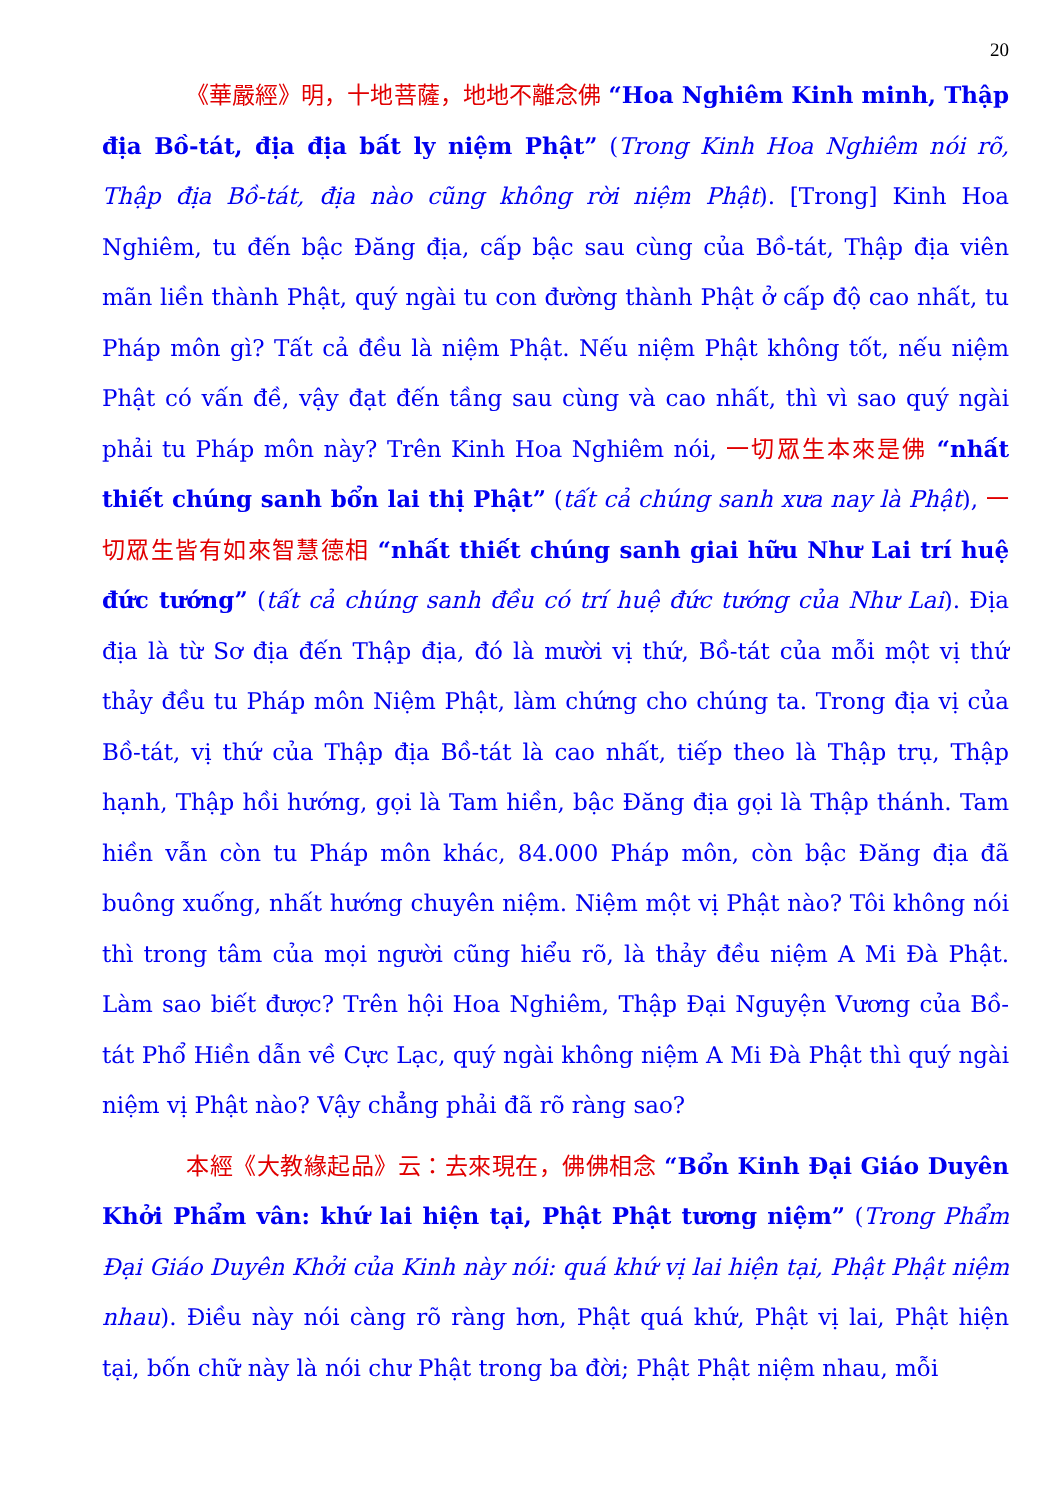20
《華嚴經》明，十地菩薩，地地不離念佛 “Hoa Nghiêm Kinh minh, Thập địa Bồ-tát, địa địa bất ly niệm Phật” (Trong Kinh Hoa Nghiêm nói rõ, Thập địa Bồ-tát, địa nào cũng không rời niệm Phật). [Trong] Kinh Hoa Nghiêm, tu đến bậc Đăng địa, cấp bậc sau cùng của Bồ-tát, Thập địa viên mãn liền thành Phật, quý ngài tu con đường thành Phật ở cấp độ cao nhất, tu Pháp môn gì? Tất cả đều là niệm Phật. Nếu niệm Phật không tốt, nếu niệm Phật có vấn đề, vậy đạt đến tầng sau cùng và cao nhất, thì vì sao quý ngài phải tu Pháp môn này? Trên Kinh Hoa Nghiêm nói, 一切眾生本來是佛 “nhất thiết chúng sanh bổn lai thị Phật” (tất cả chúng sanh xưa nay là Phật), 一切眾生皆有如來智慧德相 “nhất thiết chúng sanh giai hữu Như Lai trí huệ đức tướng” (tất cả chúng sanh đều có trí huệ đức tướng của Như Lai). Địa địa là từ Sơ địa đến Thập địa, đó là mười vị thứ, Bồ-tát của mỗi một vị thứ thảy đều tu Pháp môn Niệm Phật, làm chứng cho chúng ta. Trong địa vị của Bồ-tát, vị thứ của Thập địa Bồ-tát là cao nhất, tiếp theo là Thập trụ, Thập hạnh, Thập hồi hướng, gọi là Tam hiền, bậc Đăng địa gọi là Thập thánh. Tam hiền vẫn còn tu Pháp môn khác, 84.000 Pháp môn, còn bậc Đăng địa đã buông xuống, nhất hướng chuyên niệm. Niệm một vị Phật nào? Tôi không nói thì trong tâm của mọi người cũng hiểu rõ, là thảy đều niệm A Mi Đà Phật. Làm sao biết được? Trên hội Hoa Nghiêm, Thập Đại Nguyện Vương của Bồ-tát Phổ Hiền dẫn về Cực Lạc, quý ngài không niệm A Mi Đà Phật thì quý ngài niệm vị Phật nào? Vậy chẳng phải đã rõ ràng sao?
本經《大教緣起品》云：去來現在，佛佛相念 “Bổn Kinh Đại Giáo Duyên Khởi Phẩm vân: khứ lai hiện tại, Phật Phật tương niệm” (Trong Phẩm Đại Giáo Duyên Khởi của Kinh này nói: quá khứ vị lai hiện tại, Phật Phật niệm nhau). Điều này nói càng rõ ràng hơn, Phật quá khứ, Phật vị lai, Phật hiện tại, bốn chữ này là nói chư Phật trong ba đời; Phật Phật niệm nhau, mỗi